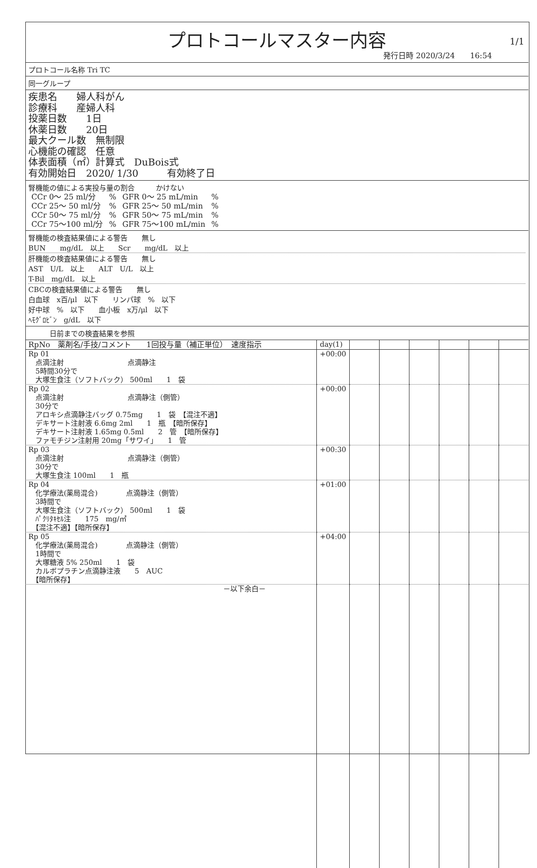プロトコールマスター内容
1/1
発行日時 2020/3/24　　16:54
プロトコール名称 Tri TC
同一グループ
疾患名　　婦人科がん
診療科　　産婦人科
投薬日数　　1日
休薬日数　　20日
最大クール数　無制限
心機能の確認　任意
体表面積（㎡）計算式　DuBois式
有効開始日　2020/ 1/30　　　有効終了日
腎機能の値による実投与量の割合　　　かけない
| CCr 0～ 25 ml/分 | % | GFR 0～ 25 mL/min | % |
| CCr 25～ 50 ml/分 | % | GFR 25～ 50 mL/min | % |
| CCr 50～ 75 ml/分 | % | GFR 50～ 75 mL/min | % |
| CCr 75～100 ml/分 | % | GFR 75～100 mL/min | % |
腎機能の検査結果値による警告　　無し
BUN　　mg/dL　以上　　Scr　　mg/dL　以上
肝機能の検査結果値による警告　　無し
AST　U/L　以上　　ALT　U/L　以上
T-Bil　mg/dL　以上
CBCの検査結果値による警告　　無し
白血球　x百/μl　以下　　リンパ球　%　以下
好中球　%　以下　　血小板　x万/μl　以下
ﾍﾓｸﾞﾛﾋﾞﾝ　g/dL　以下
　　　日前までの検査結果を参照
| RpNo 薬剤名/手技/コメント 1回投与量（補正単位） 速度指示 | day(1) | | | | | | |
| Rp 01 点滴注射 点滴静注 5時間30分で 大塚生食注（ソフトバック） 500ml 1 袋 | +00:00 | | | | | | |
| Rp 02 点滴注射 点滴静注（側管） 30分で アロキシ点滴静注バッグ 0.75mg 1 袋 【混注不適】 デキサート注射液 6.6mg 2ml 1 瓶 【暗所保存】 デキサート注射液 1.65mg 0.5ml 2 管 【暗所保存】 ファモチジン注射用 20mg「サワイ」 1 管 | +00:00 | | | | | | |
| Rp 03 点滴注射 点滴静注（側管） 30分で 大塚生食注 100ml 1 瓶 | +00:30 | | | | | | |
| Rp 04 化学療法(薬局混合) 点滴静注（側管） 3時間で 大塚生食注（ソフトバック） 500ml 1 袋 ﾊﾟｸﾘﾀｷｾﾙ注 175 mg/㎡ 【混注不適】【暗所保存】 | +01:00 | | | | | | |
| Rp 05 化学療法(薬局混合) 点滴静注（側管） 1時間で 大塚糖液 5% 250ml 1 袋 カルボプラチン点滴静注液 5 AUC 【暗所保存】 | +04:00 | | | | | | |
| －以下余白－ | | | | | | | |